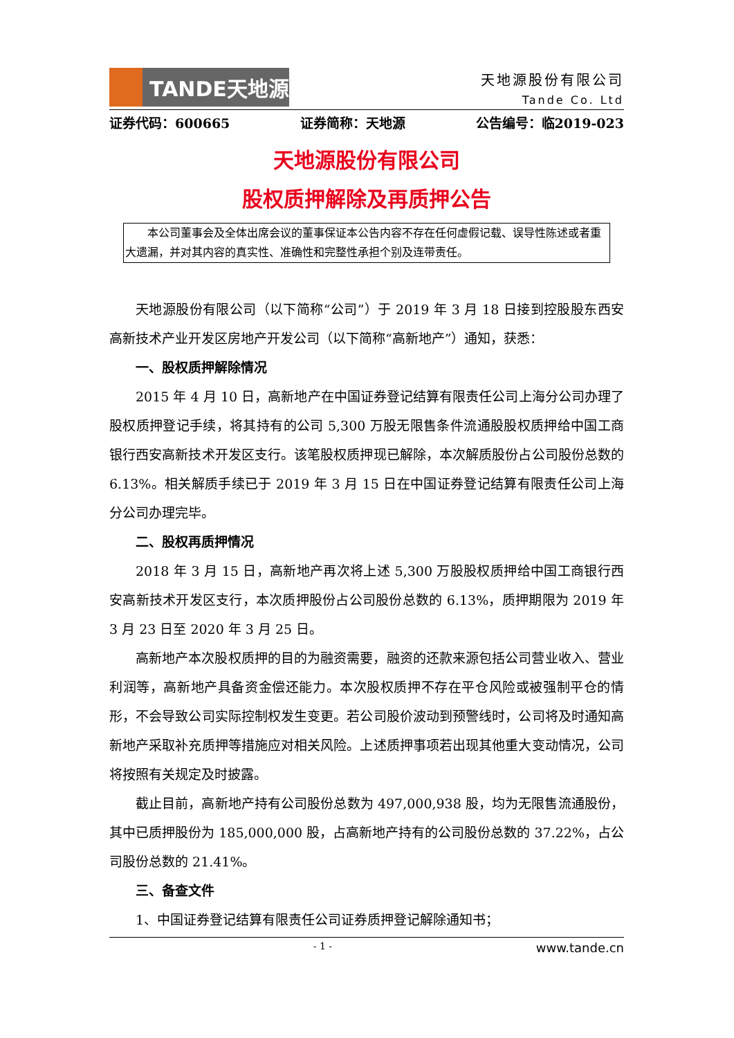TANDE天地源
天地源股份有限公司
Tande Co. Ltd
证券代码：600665 证券简称：天地源 公告编号：临2019-023
天地源股份有限公司
股权质押解除及再质押公告
本公司董事会及全体出席会议的董事保证本公告内容不存在任何虚假记载、误导性陈述或者重大遗漏，并对其内容的真实性、准确性和完整性承担个别及连带责任。
天地源股份有限公司（以下简称“公司”）于 2019 年 3 月 18 日接到控股股东西安高新技术产业开发区房地产开发公司（以下简称“高新地产”）通知，获悉：
一、股权质押解除情况
2015 年 4 月 10 日，高新地产在中国证券登记结算有限责任公司上海分公司办理了股权质押登记手续，将其持有的公司 5,300 万股无限售条件流通股股权质押给中国工商银行西安高新技术开发区支行。该笔股权质押现已解除，本次解质股份占公司股份总数的 6.13%。相关解质手续已于 2019 年 3 月 15 日在中国证券登记结算有限责任公司上海分公司办理完毕。
二、股权再质押情况
2018 年 3 月 15 日，高新地产再次将上述 5,300 万股股权质押给中国工商银行西安高新技术开发区支行，本次质押股份占公司股份总数的 6.13%，质押期限为 2019 年 3 月 23 日至 2020 年 3 月 25 日。
高新地产本次股权质押的目的为融资需要，融资的还款来源包括公司营业收入、营业利润等，高新地产具备资金偿还能力。本次股权质押不存在平仓风险或被强制平仓的情形，不会导致公司实际控制权发生变更。若公司股价波动到预警线时，公司将及时通知高新地产采取补充质押等措施应对相关风险。上述质押事项若出现其他重大变动情况，公司将按照有关规定及时披露。
截止目前，高新地产持有公司股份总数为 497,000,938 股，均为无限售流通股份，其中已质押股份为 185,000,000 股，占高新地产持有的公司股份总数的 37.22%，占公司股份总数的 21.41%。
三、备查文件
1、中国证券登记结算有限责任公司证券质押登记解除通知书；
- 1 - www.tande.cn